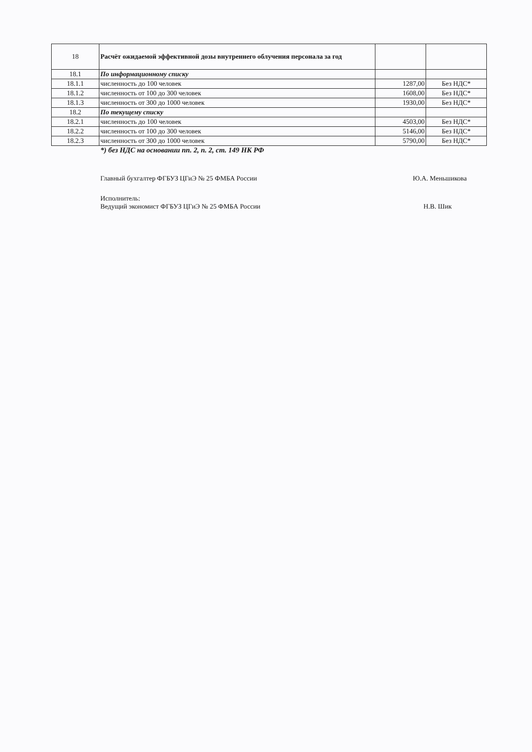| 18 | Расчёт ожидаемой эффективной дозы внутреннего облучения персонала за год | | |
| 18.1 | По информационному списку | | |
| 18.1.1 | численность до 100 человек | 1287,00 | Без НДС* |
| 18.1.2 | численность от 100 до 300 человек | 1608,00 | Без НДС* |
| 18.1.3 | численность от 300 до 1000 человек | 1930,00 | Без НДС* |
| 18.2 | По текущему списку | | |
| 18.2.1 | численность до 100 человек | 4503,00 | Без НДС* |
| 18.2.2 | численность от 100 до 300 человек | 5146,00 | Без НДС* |
| 18.2.3 | численность от 300 до 1000 человек | 5790,00 | Без НДС* |
*) без НДС на основании пп. 2, п. 2, ст. 149 НК РФ
Главный бухгалтер ФГБУЗ ЦГиЭ № 25 ФМБА России Ю.А. Меньшикова
Исполнитель:
Ведущий экономист ФГБУЗ ЦГиЭ № 25 ФМБА России Н.В. Шик